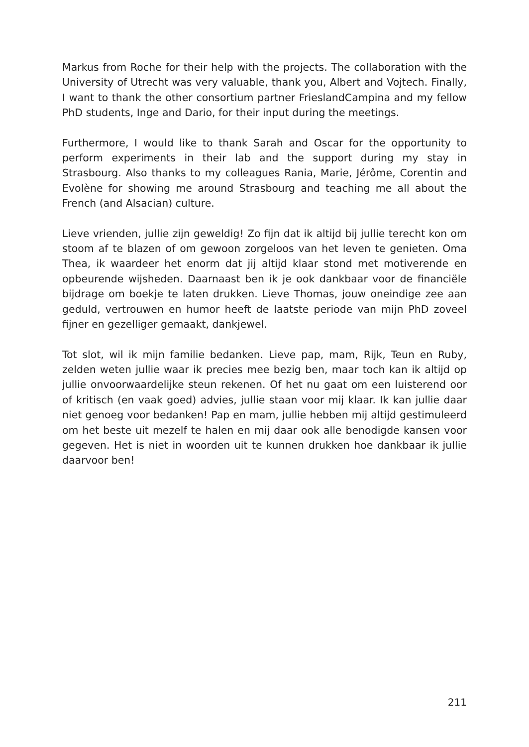Markus from Roche for their help with the projects. The collaboration with the University of Utrecht was very valuable, thank you, Albert and Vojtech. Finally, I want to thank the other consortium partner FrieslandCampina and my fellow PhD students, Inge and Dario, for their input during the meetings.
Furthermore, I would like to thank Sarah and Oscar for the opportunity to perform experiments in their lab and the support during my stay in Strasbourg. Also thanks to my colleagues Rania, Marie, Jérôme, Corentin and Evolène for showing me around Strasbourg and teaching me all about the French (and Alsacian) culture.
Lieve vrienden, jullie zijn geweldig! Zo fijn dat ik altijd bij jullie terecht kon om stoom af te blazen of om gewoon zorgeloos van het leven te genieten. Oma Thea, ik waardeer het enorm dat jij altijd klaar stond met motiverende en opbeurende wijsheden. Daarnaast ben ik je ook dankbaar voor de financiële bijdrage om boekje te laten drukken. Lieve Thomas, jouw oneindige zee aan geduld, vertrouwen en humor heeft de laatste periode van mijn PhD zoveel fijner en gezelliger gemaakt, dankjewel.
Tot slot, wil ik mijn familie bedanken. Lieve pap, mam, Rijk, Teun en Ruby, zelden weten jullie waar ik precies mee bezig ben, maar toch kan ik altijd op jullie onvoorwaardelijke steun rekenen. Of het nu gaat om een luisterend oor of kritisch (en vaak goed) advies, jullie staan voor mij klaar. Ik kan jullie daar niet genoeg voor bedanken! Pap en mam, jullie hebben mij altijd gestimuleerd om het beste uit mezelf te halen en mij daar ook alle benodigde kansen voor gegeven. Het is niet in woorden uit te kunnen drukken hoe dankbaar ik jullie daarvoor ben!
211